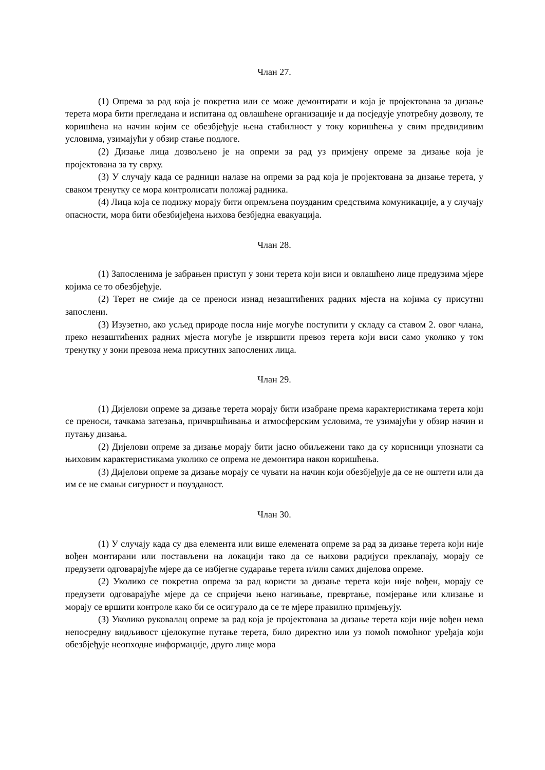Члан 27.
(1) Опрема за рад која је покретна или се може демонтирати и која је пројектована за дизање терета мора бити прегледана и испитана од овлашћене организације и да посједује употребну дозволу, те коришћена на начин којим се обезбјеђује њена стабилност у току коришћења у свим предвидивим условима, узимајући у обзир стање подлоге.
(2) Дизање лица дозвољено је на опреми за рад уз примјену опреме за дизање која је пројектована за ту сврху.
(3) У случају када се радници налазе на опреми за рад која је пројектована за дизање терета, у сваком тренутку се мора контролисати положај радника.
(4) Лица која се подижу морају бити опремљена поузданим средствима комуникације, а у случају опасности, мора бити обезбијеђена њихова безбједна евакуација.
Члан 28.
(1) Запосленима је забрањен приступ у зони терета који виси и овлашћено лице предузима мјере којима се то обезбјеђује.
(2) Терет не смије да се преноси изнад незаштићених радних мјеста на којима су присутни запослени.
(3) Изузетно, ако усљед природе посла није могуће поступити у складу са ставом 2. овог члана, преко незаштићених радних мјеста могуће је извршити превоз терета који виси само уколико у том тренутку у зони превоза нема присутних запослених лица.
Члан 29.
(1) Дијелови опреме за дизање терета морају бити изабране према карактеристикама терета који се преноси, тачкама затезања, причвршћивања и атмосферским условима, те узимајући у обзир начин и путању дизања.
(2) Дијелови опреме за дизање морају бити јасно обиљежени тако да су корисници упознати са њиховим карактеристикама уколико се опрема не демонтира након коришћења.
(3) Дијелови опреме за дизање морају се чувати на начин који обезбјеђује да се не оштети или да им се не смањи сигурност и поузданост.
Члан 30.
(1) У случају када су два елемента или више елемената опреме за рад за дизање терета који није вођен монтирани или постављени на локацији тако да се њихови радијуси преклапају, морају се предузети одговарајуће мјере да се избјегне сударање терета и/или самих дијелова опреме.
(2) Уколико се покретна опрема за рад користи за дизање терета који није вођен, морају се предузети одговарајуће мјере да се спријечи њено нагињање, превртање, помјерање или клизање и морају се вршити контроле како би се осигурало да се те мјере правилно примјењују.
(3) Уколико руковалац опреме за рад која је пројектована за дизање терета који није вођен нема непосредну видљивост цјелокупне путање терета, било директно или уз помоћ помоћног уређаја који обезбјеђује неопходне информације, друго лице мора